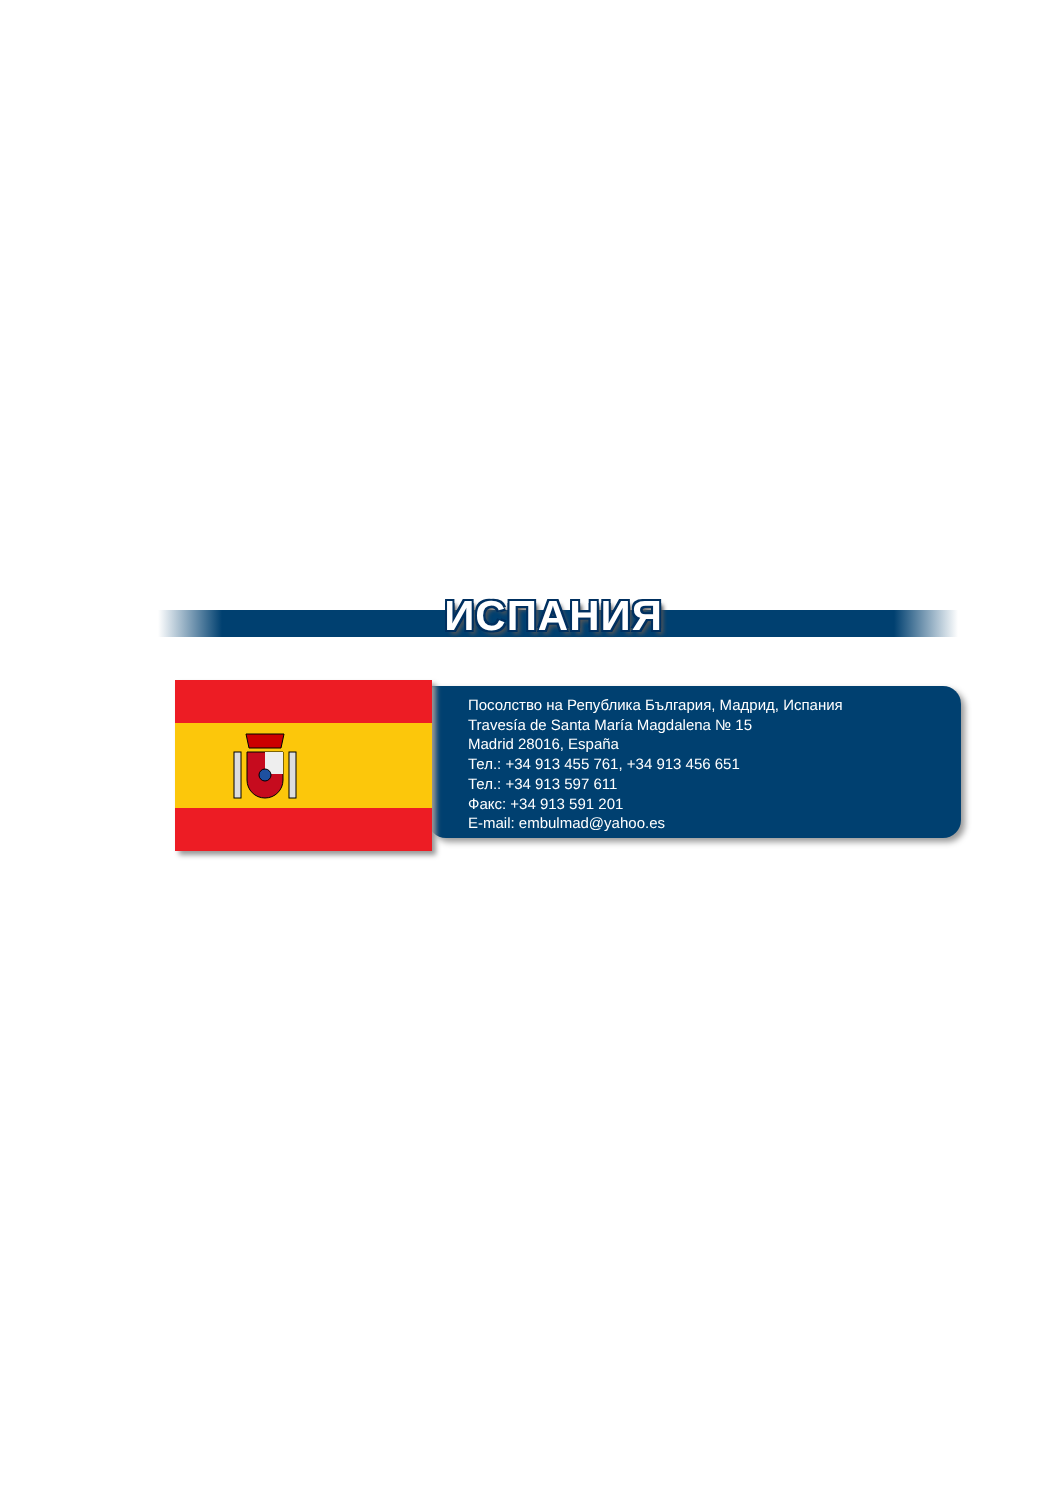ИСПАНИЯ
Посолство на Република България, Мадрид, Испания
Travesía de Santa María Magdalena № 15
Madrid 28016, España
Тел.: +34 913 455 761, +34 913 456 651
Тел.: +34 913 597 611
Факс: +34 913 591 201
E-mail: embulmad@yahoo.es